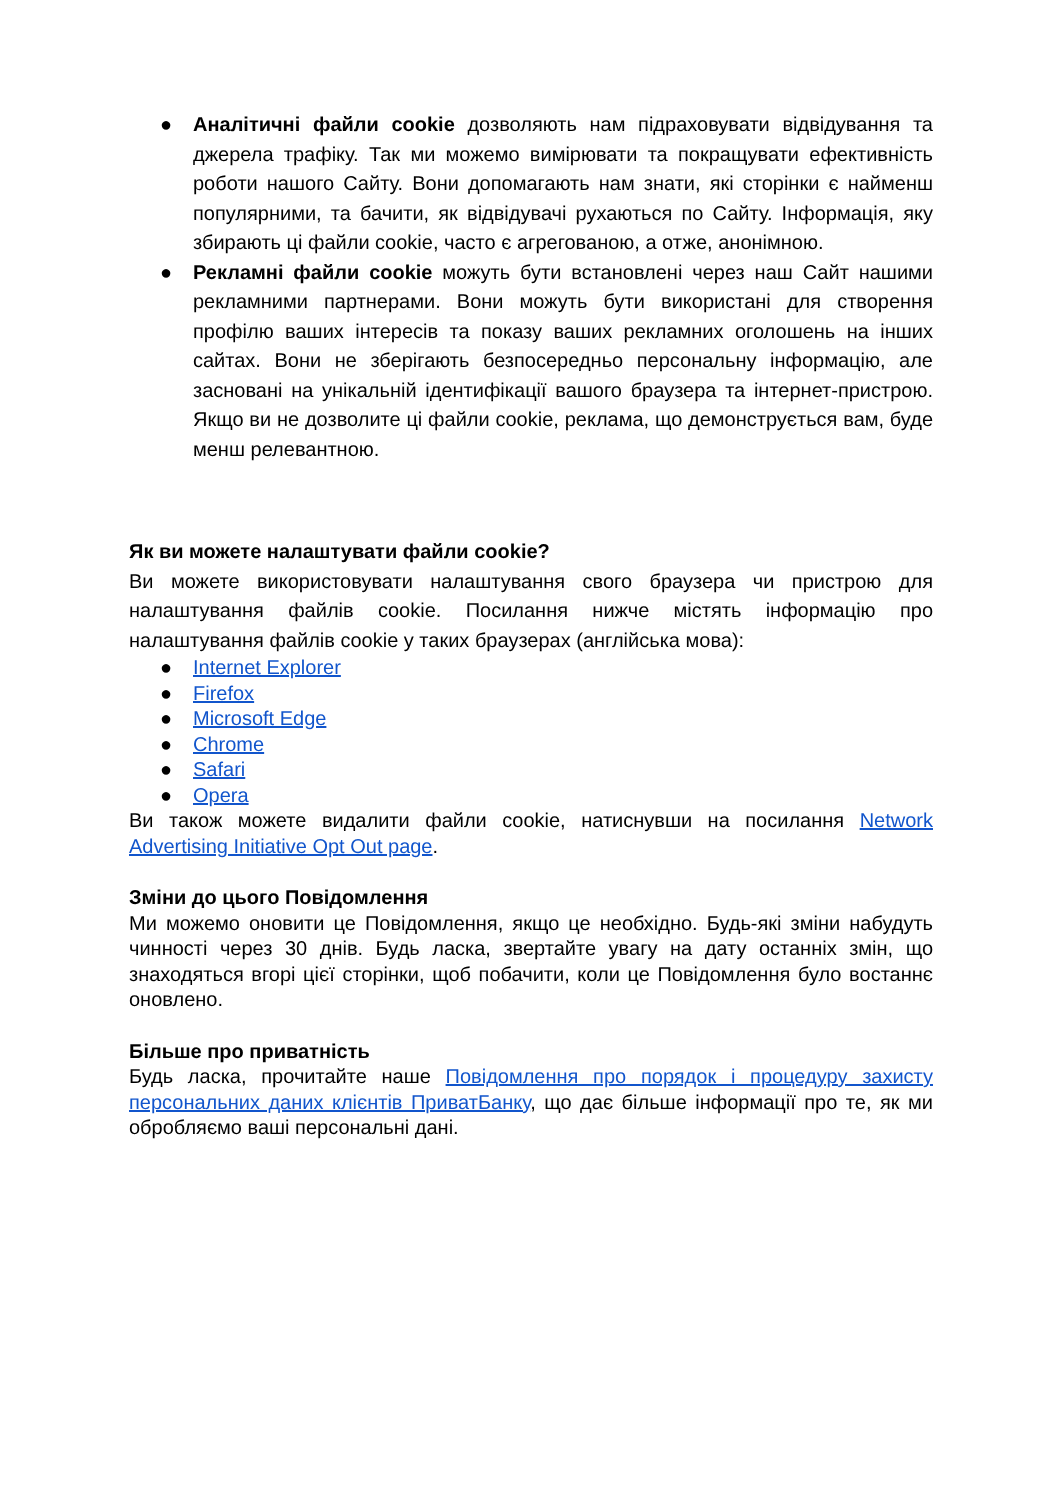● Аналітичні файли cookie дозволяють нам підраховувати відвідування та джерела трафіку. Так ми можемо вимірювати та покращувати ефективність роботи нашого Сайту. Вони допомагають нам знати, які сторінки є найменш популярними, та бачити, як відвідувачі рухаються по Сайту. Інформація, яку збирають ці файли cookie, часто є агрегованою, а отже, анонімною.
● Рекламні файли cookie можуть бути встановлені через наш Сайт нашими рекламними партнерами. Вони можуть бути використані для створення профілю ваших інтересів та показу ваших рекламних оголошень на інших сайтах. Вони не зберігають безпосередньо персональну інформацію, але засновані на унікальній ідентифікації вашого браузера та інтернет-пристрою. Якщо ви не дозволите ці файли cookie, реклама, що демонструється вам, буде менш релевантною.
Як ви можете налаштувати файли cookie?
Ви можете використовувати налаштування свого браузера чи пристрою для налаштування файлів cookie. Посилання нижче містять інформацію про налаштування файлів cookie у таких браузерах (англійська мова):
● Internet Explorer
● Firefox
● Microsoft Edge
● Chrome
● Safari
● Opera
Ви також можете видалити файли cookie, натиснувши на посилання Network Advertising Initiative Opt Out page.
Зміни до цього Повідомлення
Ми можемо оновити це Повідомлення, якщо це необхідно. Будь-які зміни набудуть чинності через 30 днів. Будь ласка, звертайте увагу на дату останніх змін, що знаходяться вгорі цієї сторінки, щоб побачити, коли це Повідомлення було востаннє оновлено.
Більше про приватність
Будь ласка, прочитайте наше Повідомлення про порядок і процедуру захисту персональних даних клієнтів ПриватБанку, що дає більше інформації про те, як ми обробляємо ваші персональні дані.